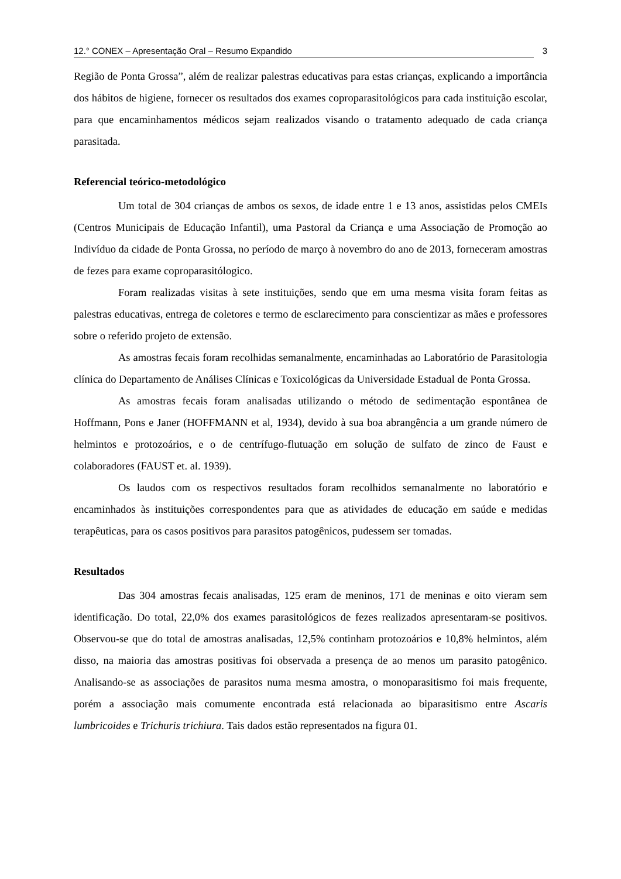12.° CONEX – Apresentação Oral – Resumo Expandido 3
Região de Ponta Grossa”, além de realizar palestras educativas para estas crianças, explicando a importância dos hábitos de higiene, fornecer os resultados dos exames coproparasitológicos para cada instituição escolar, para que encaminhamentos médicos sejam realizados visando o tratamento adequado de cada criança parasitada.
Referencial teórico-metodológico
Um total de 304 crianças de ambos os sexos, de idade entre 1 e 13 anos, assistidas pelos CMEIs (Centros Municipais de Educação Infantil), uma Pastoral da Criança e uma Associação de Promoção ao Indivíduo da cidade de Ponta Grossa, no período de março à novembro do ano de 2013, forneceram amostras de fezes para exame coproparasitólogico.
Foram realizadas visitas à sete instituições, sendo que em uma mesma visita foram feitas as palestras educativas, entrega de coletores e termo de esclarecimento para conscientizar as mães e professores sobre o referido projeto de extensão.
As amostras fecais foram recolhidas semanalmente, encaminhadas ao Laboratório de Parasitologia clínica do Departamento de Análises Clínicas e Toxicológicas da Universidade Estadual de Ponta Grossa.
As amostras fecais foram analisadas utilizando o método de sedimentação espontânea de Hoffmann, Pons e Janer (HOFFMANN et al, 1934), devido à sua boa abrangência a um grande número de helmintos e protozoários, e o de centrífugo-flutuação em solução de sulfato de zinco de Faust e colaboradores (FAUST et. al. 1939).
Os laudos com os respectivos resultados foram recolhidos semanalmente no laboratório e encaminhados às instituições correspondentes para que as atividades de educação em saúde e medidas terapêuticas, para os casos positivos para parasitos patogênicos, pudessem ser tomadas.
Resultados
Das 304 amostras fecais analisadas, 125 eram de meninos, 171 de meninas e oito vieram sem identificação. Do total, 22,0% dos exames parasitológicos de fezes realizados apresentaram-se positivos. Observou-se que do total de amostras analisadas, 12,5% continham protozoários e 10,8% helmintos, além disso, na maioria das amostras positivas foi observada a presença de ao menos um parasito patogênico. Analisando-se as associações de parasitos numa mesma amostra, o monoparasitismo foi mais frequente, porém a associação mais comumente encontrada está relacionada ao biparasitismo entre Ascaris lumbricoides e Trichuris trichiura. Tais dados estão representados na figura 01.